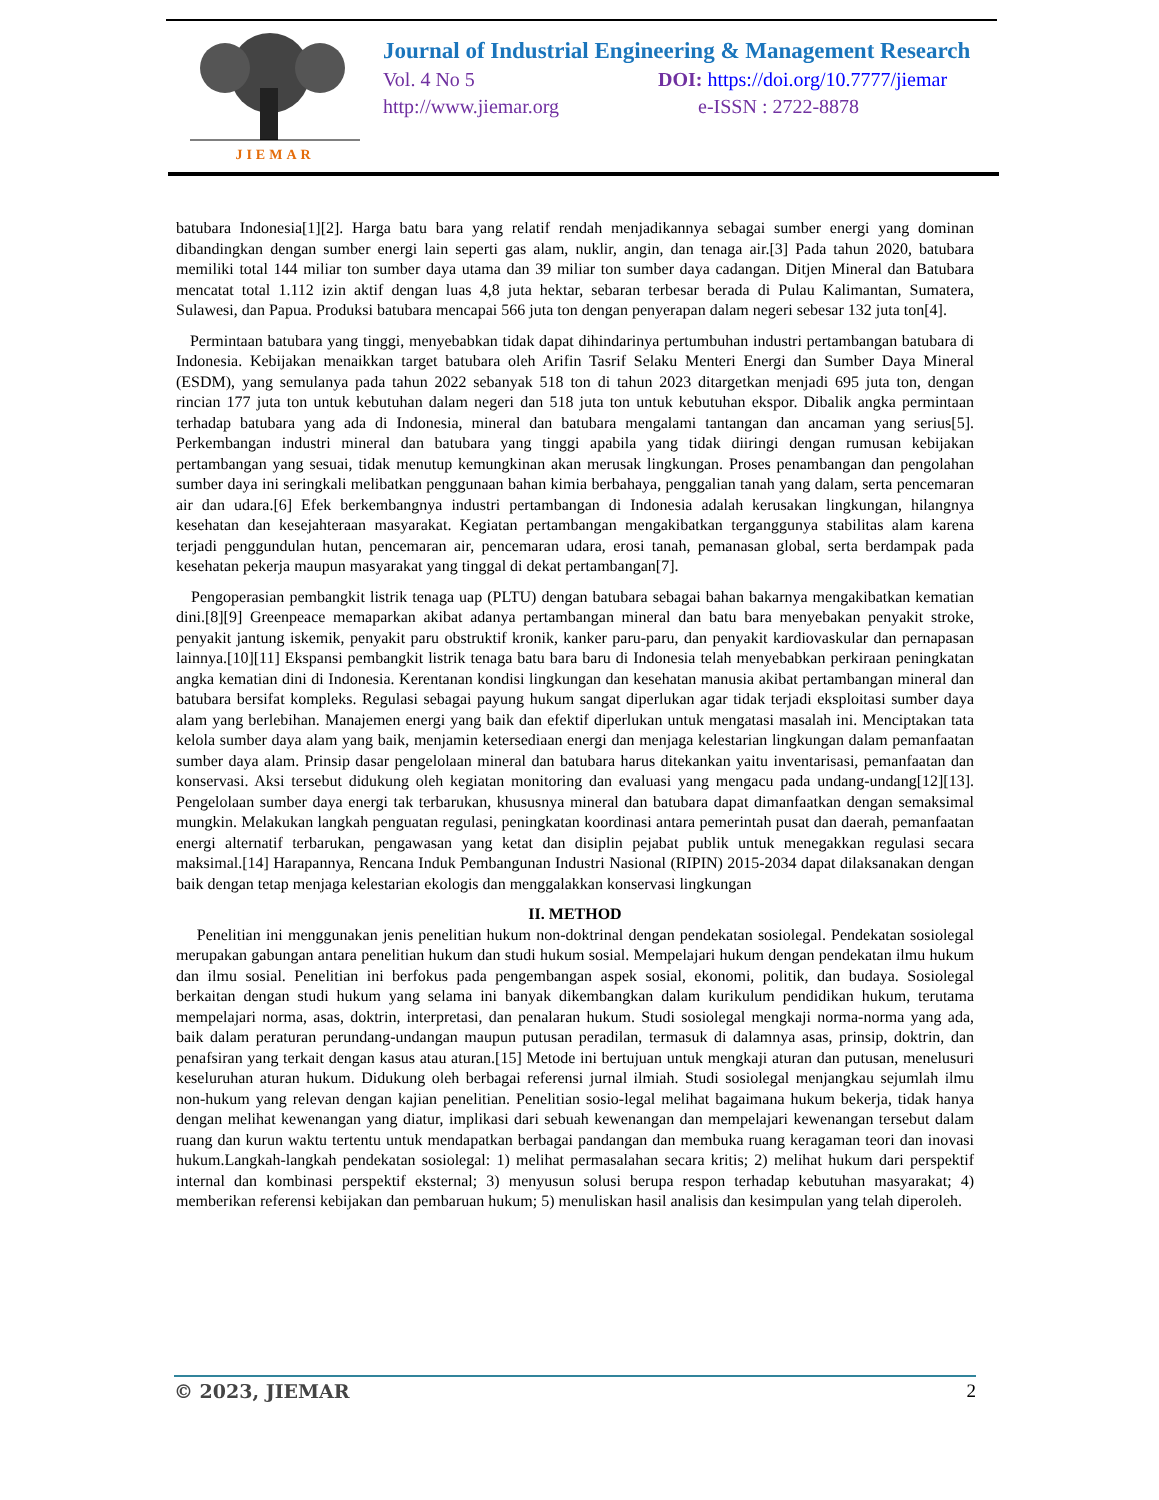JIEMAR
Journal of Industrial Engineering & Management Research
Vol. 4 No 5 DOI: https://doi.org/10.7777/jiemar
http://www.jiemar.org e-ISSN : 2722-8878
batubara Indonesia[1][2]. Harga batu bara yang relatif rendah menjadikannya sebagai sumber energi yang dominan dibandingkan dengan sumber energi lain seperti gas alam, nuklir, angin, dan tenaga air.[3] Pada tahun 2020, batubara memiliki total 144 miliar ton sumber daya utama dan 39 miliar ton sumber daya cadangan. Ditjen Mineral dan Batubara mencatat total 1.112 izin aktif dengan luas 4,8 juta hektar, sebaran terbesar berada di Pulau Kalimantan, Sumatera, Sulawesi, dan Papua. Produksi batubara mencapai 566 juta ton dengan penyerapan dalam negeri sebesar 132 juta ton[4].
Permintaan batubara yang tinggi, menyebabkan tidak dapat dihindarinya pertumbuhan industri pertambangan batubara di Indonesia. Kebijakan menaikkan target batubara oleh Arifin Tasrif Selaku Menteri Energi dan Sumber Daya Mineral (ESDM), yang semulanya pada tahun 2022 sebanyak 518 ton di tahun 2023 ditargetkan menjadi 695 juta ton, dengan rincian 177 juta ton untuk kebutuhan dalam negeri dan 518 juta ton untuk kebutuhan ekspor. Dibalik angka permintaan terhadap batubara yang ada di Indonesia, mineral dan batubara mengalami tantangan dan ancaman yang serius[5]. Perkembangan industri mineral dan batubara yang tinggi apabila yang tidak diiringi dengan rumusan kebijakan pertambangan yang sesuai, tidak menutup kemungkinan akan merusak lingkungan. Proses penambangan dan pengolahan sumber daya ini seringkali melibatkan penggunaan bahan kimia berbahaya, penggalian tanah yang dalam, serta pencemaran air dan udara.[6] Efek berkembangnya industri pertambangan di Indonesia adalah kerusakan lingkungan, hilangnya kesehatan dan kesejahteraan masyarakat. Kegiatan pertambangan mengakibatkan terganggunya stabilitas alam karena terjadi penggundulan hutan, pencemaran air, pencemaran udara, erosi tanah, pemanasan global, serta berdampak pada kesehatan pekerja maupun masyarakat yang tinggal di dekat pertambangan[7].
Pengoperasian pembangkit listrik tenaga uap (PLTU) dengan batubara sebagai bahan bakarnya mengakibatkan kematian dini.[8][9] Greenpeace memaparkan akibat adanya pertambangan mineral dan batu bara menyebakan penyakit stroke, penyakit jantung iskemik, penyakit paru obstruktif kronik, kanker paru-paru, dan penyakit kardiovaskular dan pernapasan lainnya.[10][11] Ekspansi pembangkit listrik tenaga batu bara baru di Indonesia telah menyebabkan perkiraan peningkatan angka kematian dini di Indonesia. Kerentanan kondisi lingkungan dan kesehatan manusia akibat pertambangan mineral dan batubara bersifat kompleks. Regulasi sebagai payung hukum sangat diperlukan agar tidak terjadi eksploitasi sumber daya alam yang berlebihan. Manajemen energi yang baik dan efektif diperlukan untuk mengatasi masalah ini. Menciptakan tata kelola sumber daya alam yang baik, menjamin ketersediaan energi dan menjaga kelestarian lingkungan dalam pemanfaatan sumber daya alam. Prinsip dasar pengelolaan mineral dan batubara harus ditekankan yaitu inventarisasi, pemanfaatan dan konservasi. Aksi tersebut didukung oleh kegiatan monitoring dan evaluasi yang mengacu pada undang-undang[12][13]. Pengelolaan sumber daya energi tak terbarukan, khususnya mineral dan batubara dapat dimanfaatkan dengan semaksimal mungkin. Melakukan langkah penguatan regulasi, peningkatan koordinasi antara pemerintah pusat dan daerah, pemanfaatan energi alternatif terbarukan, pengawasan yang ketat dan disiplin pejabat publik untuk menegakkan regulasi secara maksimal.[14] Harapannya, Rencana Induk Pembangunan Industri Nasional (RIPIN) 2015-2034 dapat dilaksanakan dengan baik dengan tetap menjaga kelestarian ekologis dan menggalakkan konservasi lingkungan
II. METHOD
Penelitian ini menggunakan jenis penelitian hukum non-doktrinal dengan pendekatan sosiolegal. Pendekatan sosiolegal merupakan gabungan antara penelitian hukum dan studi hukum sosial. Mempelajari hukum dengan pendekatan ilmu hukum dan ilmu sosial. Penelitian ini berfokus pada pengembangan aspek sosial, ekonomi, politik, dan budaya. Sosiolegal berkaitan dengan studi hukum yang selama ini banyak dikembangkan dalam kurikulum pendidikan hukum, terutama mempelajari norma, asas, doktrin, interpretasi, dan penalaran hukum. Studi sosiolegal mengkaji norma-norma yang ada, baik dalam peraturan perundang-undangan maupun putusan peradilan, termasuk di dalamnya asas, prinsip, doktrin, dan penafsiran yang terkait dengan kasus atau aturan.[15] Metode ini bertujuan untuk mengkaji aturan dan putusan, menelusuri keseluruhan aturan hukum. Didukung oleh berbagai referensi jurnal ilmiah. Studi sosiolegal menjangkau sejumlah ilmu non-hukum yang relevan dengan kajian penelitian. Penelitian sosio-legal melihat bagaimana hukum bekerja, tidak hanya dengan melihat kewenangan yang diatur, implikasi dari sebuah kewenangan dan mempelajari kewenangan tersebut dalam ruang dan kurun waktu tertentu untuk mendapatkan berbagai pandangan dan membuka ruang keragaman teori dan inovasi hukum.Langkah-langkah pendekatan sosiolegal: 1) melihat permasalahan secara kritis; 2) melihat hukum dari perspektif internal dan kombinasi perspektif eksternal; 3) menyusun solusi berupa respon terhadap kebutuhan masyarakat; 4) memberikan referensi kebijakan dan pembaruan hukum; 5) menuliskan hasil analisis dan kesimpulan yang telah diperoleh.
© 2023, JIEMAR 2